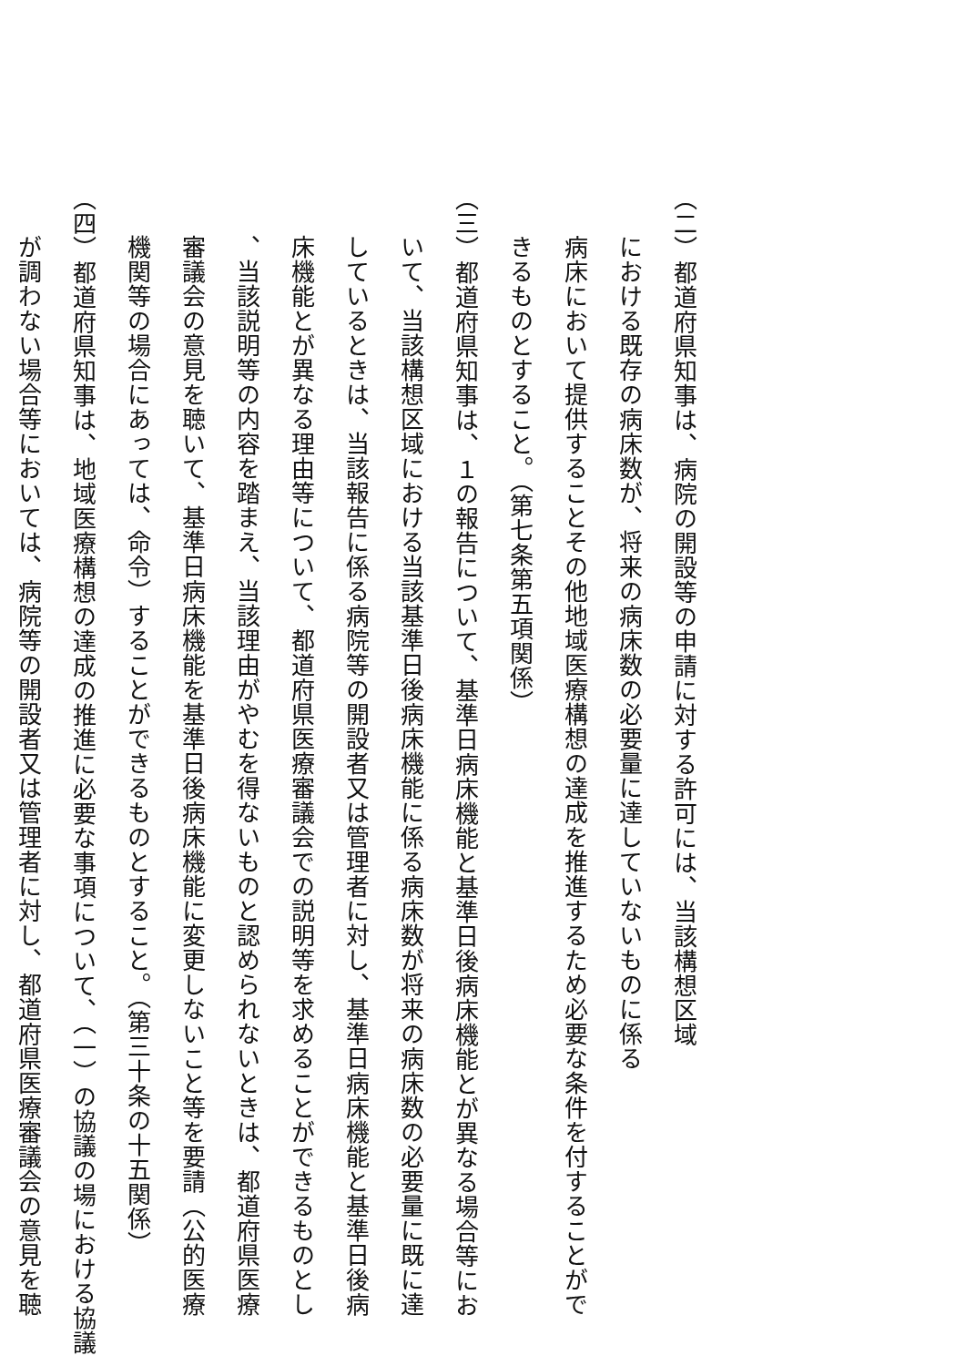（二）都道府県知事は、病院の開設等の申請に対する許可には、当該構想区域
における既存の病床数が、将来の病床数の必要量に達していないものに係る
病床において提供することその他地域医療構想の達成を推進するため必要な条件を付することがで
きるものとすること。（第七条第五項関係）
（三）都道府県知事は、１の報告について、基準日病床機能と基準日後病床機能とが異なる場合等にお
いて、当該構想区域における当該基準日後病床機能に係る病床数が将来の病床数の必要量に既に達
しているときは、当該報告に係る病院等の開設者又は管理者に対し、基準日病床機能と基準日後病
床機能とが異なる理由等について、都道府県医療審議会での説明等を求めることができるものとし
、当該説明等の内容を踏まえ、当該理由がやむを得ないものと認められないときは、都道府県医療
審議会の意見を聴いて、基準日病床機能を基準日後病床機能に変更しないこと等を要請（公的医療
機関等の場合にあっては、命令）することができるものとすること。（第三十条の十五関係）
（四）都道府県知事は、地域医療構想の達成の推進に必要な事項について、（一）の協議の場における協議
が調わない場合等においては、病院等の開設者又は管理者に対し、都道府県医療審議会の意見を聴